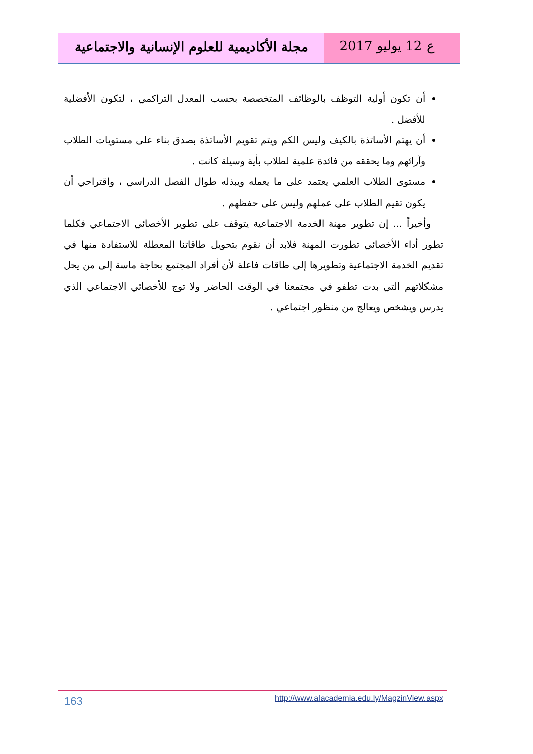مجلة الأكاديمية للعلوم الإنسانية والاجتماعية
ع 12 يوليو 2017
أن تكون أولية التوظف بالوظائف المتخصصة بحسب المعدل التراكمي ، لتكون الأفضلية للأفضل .
أن يهتم الأساتذة بالكيف وليس الكم ويتم تقويم الأساتذة بصدق بناء على مستويات الطلاب وآرائهم وما يحققه من فائدة علمية لطلاب بأية وسيلة كانت .
مستوى الطلاب العلمي يعتمد على ما يعمله ويبذله طوال الفصل الدراسي ، واقتراحي أن يكون تقيم الطلاب على عملهم وليس على حفظهم .
وأخيراً ... إن تطوير مهنة الخدمة الاجتماعية يتوقف على تطوير الأخصائي الاجتماعي فكلما تطور أداء الأخصائي تطورت المهنة فلابد أن نقوم بتحويل طاقاتنا المعطلة للاستفادة منها في تقديم الخدمة الاجتماعية وتطويرها إلى طاقات فاعلة لأن أفراد المجتمع بحاجة ماسة إلى من يحل مشكلاتهم التي بدت تطفو في مجتمعنا في الوقت الحاضر ولا توج للأخصائي الاجتماعي الذي يدرس ويشخص ويعالج من منظور اجتماعي .
163
http://www.alacademia.edu.ly/MagzinView.aspx